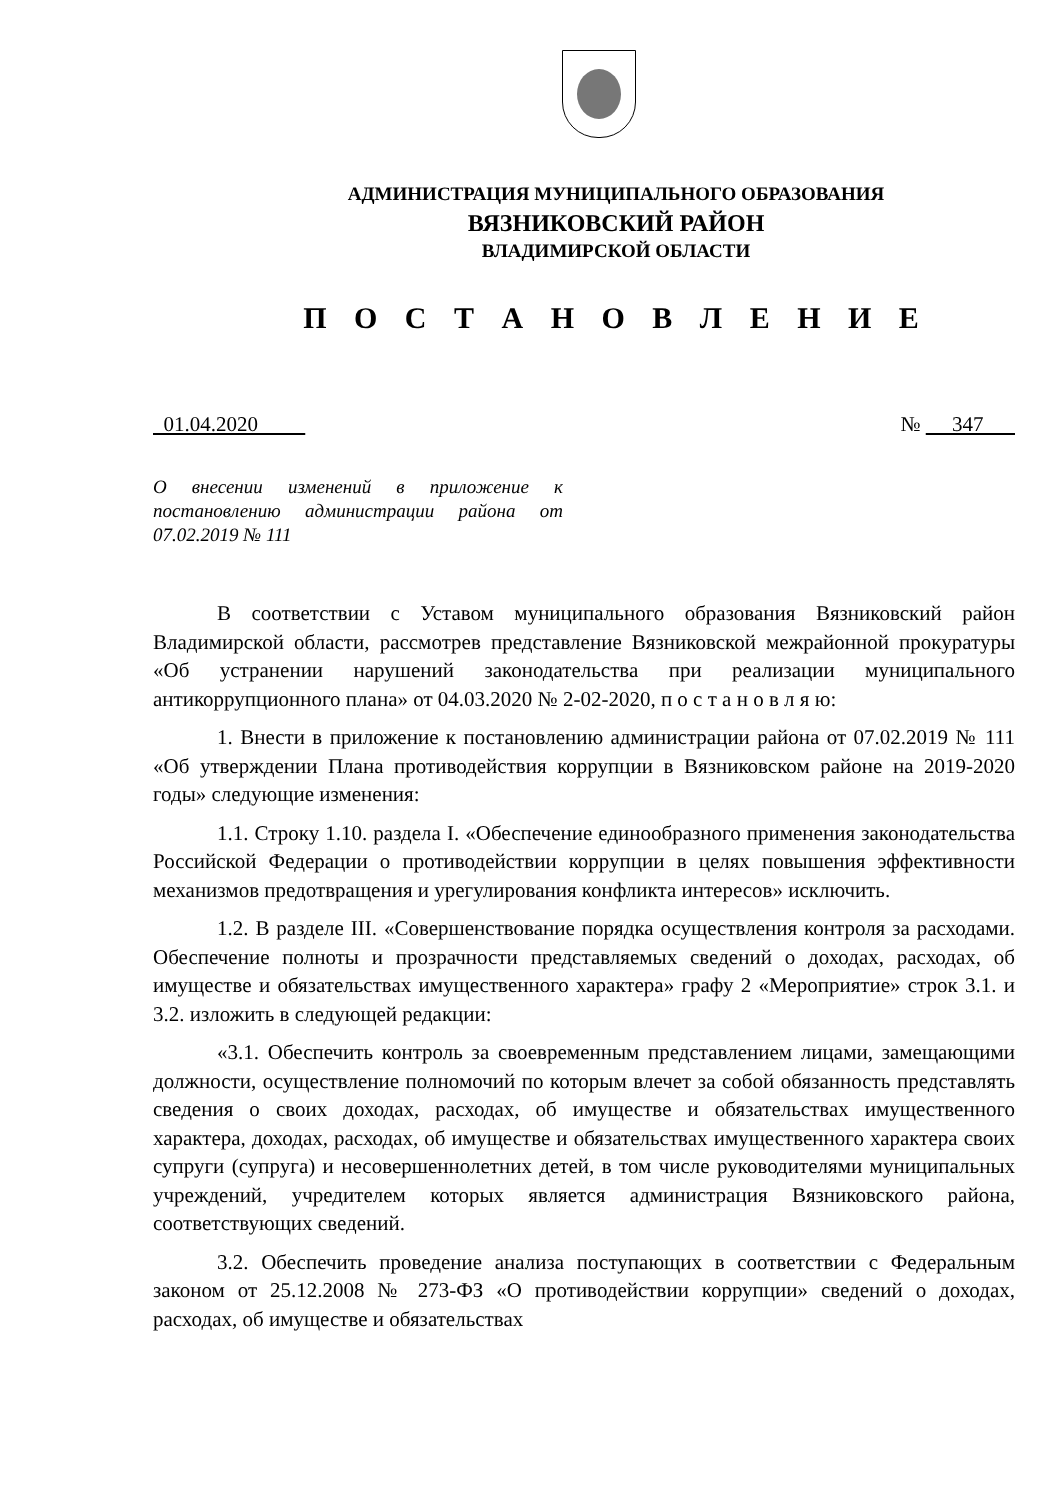АДМИНИСТРАЦИЯ МУНИЦИПАЛЬНОГО ОБРАЗОВАНИЯ
ВЯЗНИКОВСКИЙ РАЙОН
ВЛАДИМИРСКОЙ ОБЛАСТИ
П О С Т А Н О В Л Е Н И Е
01.04.2020 № 347
О внесении изменений в приложение к постановлению администрации района от 07.02.2019 № 111
В соответствии с Уставом муниципального образования Вязниковский район Владимирской области, рассмотрев представление Вязниковской межрайонной прокуратуры «Об устранении нарушений законодательства при реализации муниципального антикоррупционного плана» от 04.03.2020 № 2-02-2020, п о с т а н о в л я ю:
1. Внести в приложение к постановлению администрации района от 07.02.2019 № 111 «Об утверждении Плана противодействия коррупции в Вязниковском районе на 2019-2020 годы» следующие изменения:
1.1. Строку 1.10. раздела I. «Обеспечение единообразного применения законодательства Российской Федерации о противодействии коррупции в целях повышения эффективности механизмов предотвращения и урегулирования конфликта интересов» исключить.
1.2. В разделе III. «Совершенствование порядка осуществления контроля за расходами. Обеспечение полноты и прозрачности представляемых сведений о доходах, расходах, об имуществе и обязательствах имущественного характера» графу 2 «Мероприятие» строк 3.1. и 3.2. изложить в следующей редакции:
«3.1. Обеспечить контроль за своевременным представлением лицами, замещающими должности, осуществление полномочий по которым влечет за собой обязанность представлять сведения о своих доходах, расходах, об имуществе и обязательствах имущественного характера, доходах, расходах, об имуществе и обязательствах имущественного характера своих супруги (супруга) и несовершеннолетних детей, в том числе руководителями муниципальных учреждений, учредителем которых является администрация Вязниковского района, соответствующих сведений.
3.2. Обеспечить проведение анализа поступающих в соответствии с Федеральным законом от 25.12.2008 № 273-ФЗ «О противодействии коррупции» сведений о доходах, расходах, об имуществе и обязательствах